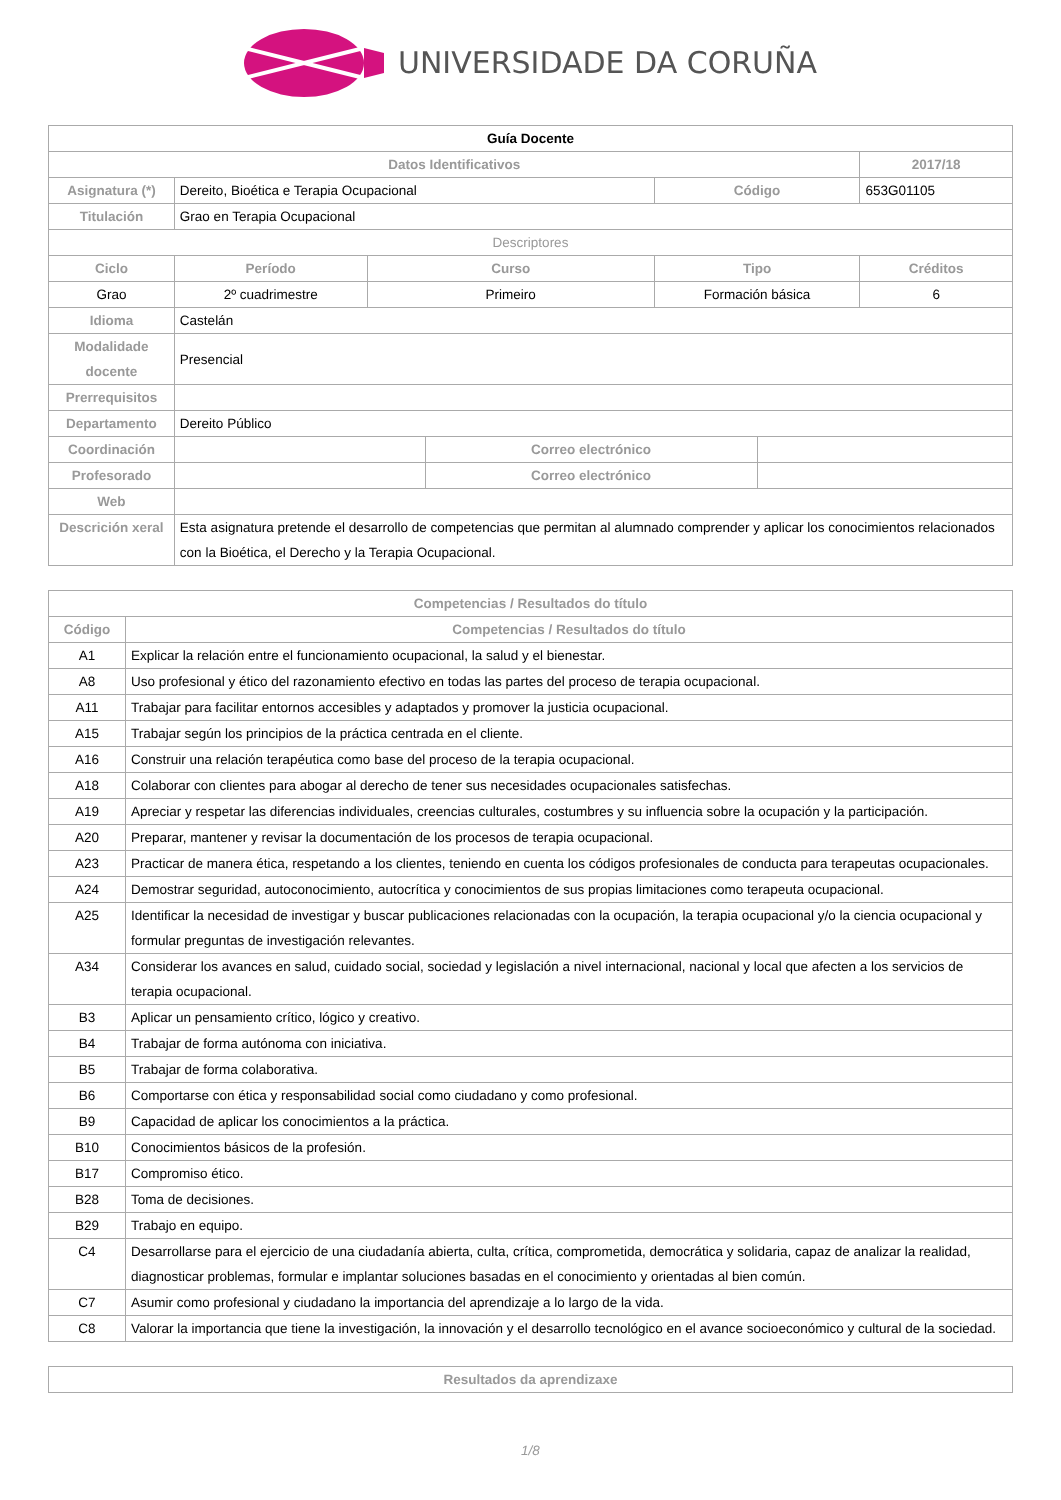UNIVERSIDADE DA CORUÑA
| Guía Docente | | | | | | |
| Datos Identificativos | | | | | | 2017/18 |
| Asignatura (*) | Dereito, Bioética e Terapia Ocupacional | | | Código | | 653G01105 |
| Titulación | Grao en Terapia Ocupacional | | | | | |
| Descriptores | | | | | | |
| Ciclo | Período | Curso | | Tipo | | Créditos |
| Grao | 2º cuadrimestre | Primeiro | | Formación básica | | 6 |
| Idioma | Castelán | | | | | |
| Modalidade docente | Presencial | | | | | |
| Prerrequisitos | | | | | | |
| Departamento | Dereito Público | | | | | |
| Coordinación | | | Correo electrónico | | | |
| Profesorado | | | Correo electrónico | | | |
| Web | | | | | | |
| Descrición xeral | Esta asignatura pretende el desarrollo de competencias que permitan al alumnado comprender y aplicar los conocimientos relacionados con la Bioética, el Derecho y la Terapia Ocupacional. | | | | | |
| Competencias / Resultados do título | |
| --- | --- |
| Código | Competencias / Resultados do título |
| A1 | Explicar la relación entre el funcionamiento ocupacional, la salud y el bienestar. |
| A8 | Uso profesional y ético del razonamiento efectivo en todas las partes del proceso de terapia ocupacional. |
| A11 | Trabajar para facilitar entornos accesibles y adaptados y promover la justicia ocupacional. |
| A15 | Trabajar según los principios de la práctica centrada en el cliente. |
| A16 | Construir una relación terapéutica como base del proceso de la terapia ocupacional. |
| A18 | Colaborar con clientes para abogar al derecho de tener sus necesidades ocupacionales satisfechas. |
| A19 | Apreciar y respetar las diferencias individuales, creencias culturales, costumbres y su influencia sobre la ocupación y la participación. |
| A20 | Preparar, mantener y revisar la documentación de los procesos de terapia ocupacional. |
| A23 | Practicar de manera ética, respetando a los clientes, teniendo en cuenta los códigos profesionales de conducta para terapeutas ocupacionales. |
| A24 | Demostrar seguridad, autoconocimiento, autocrítica y conocimientos de sus propias limitaciones como terapeuta ocupacional. |
| A25 | Identificar la necesidad de investigar y buscar publicaciones relacionadas con la ocupación, la terapia ocupacional y/o la ciencia ocupacional y formular preguntas de investigación relevantes. |
| A34 | Considerar los avances en salud, cuidado social, sociedad y legislación a nivel internacional, nacional y local que afecten a los servicios de terapia ocupacional. |
| B3 | Aplicar un pensamiento crítico, lógico y creativo. |
| B4 | Trabajar de forma autónoma con iniciativa. |
| B5 | Trabajar de forma colaborativa. |
| B6 | Comportarse con ética y responsabilidad social como ciudadano y como profesional. |
| B9 | Capacidad de aplicar los conocimientos a la práctica. |
| B10 | Conocimientos básicos de la profesión. |
| B17 | Compromiso ético. |
| B28 | Toma de decisiones. |
| B29 | Trabajo en equipo. |
| C4 | Desarrollarse para el ejercicio de una ciudadanía abierta, culta, crítica, comprometida, democrática y solidaria, capaz de analizar la realidad, diagnosticar problemas, formular e implantar soluciones basadas en el conocimiento y orientadas al bien común. |
| C7 | Asumir como profesional y ciudadano la importancia del aprendizaje a lo largo de la vida. |
| C8 | Valorar la importancia que tiene la investigación, la innovación y el desarrollo tecnológico en el avance socioeconómico y cultural de la sociedad. |
| Resultados da aprendizaxe |
| --- |
1/8